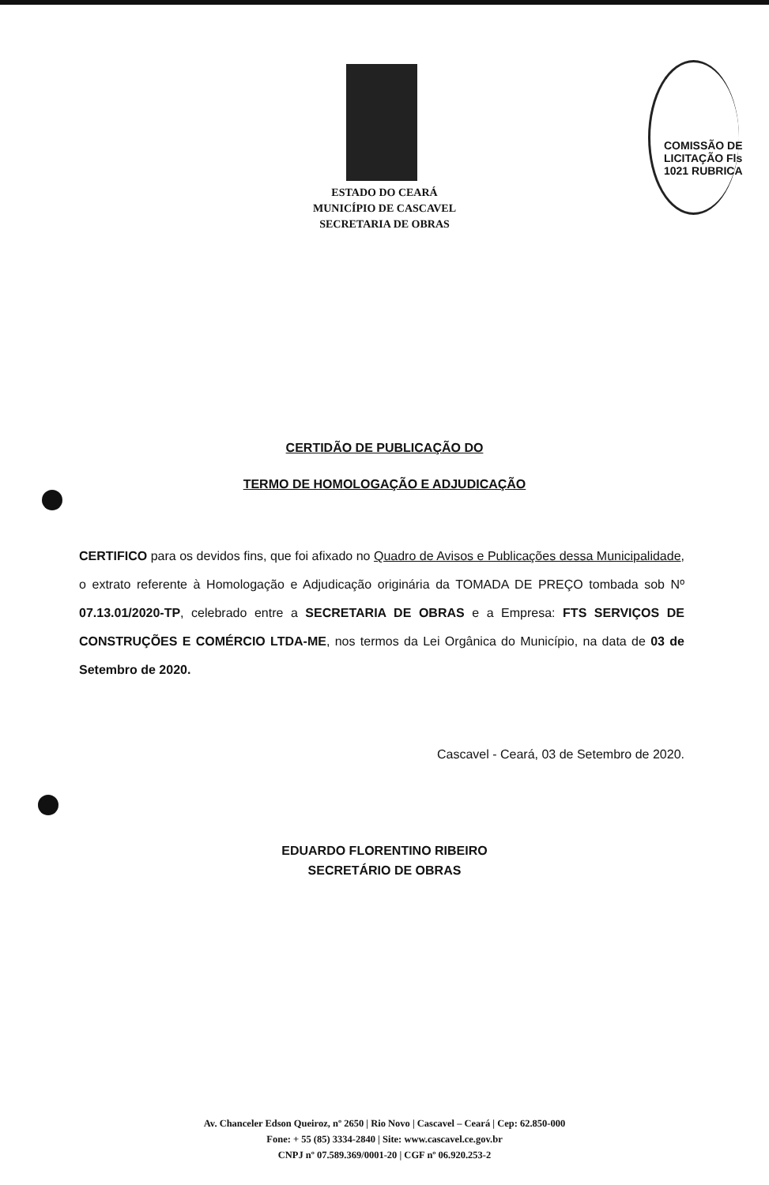COMISSÃO DE LICITAÇÃO Fls 1021 RUBRICA
ESTADO DO CEARÁ
MUNICÍPIO DE CASCAVEL
SECRETARIA DE OBRAS
CERTIDÃO DE PUBLICAÇÃO DO
TERMO DE HOMOLOGAÇÃO E ADJUDICAÇÃO
CERTIFICO para os devidos fins, que foi afixado no Quadro de Avisos e Publicações dessa Municipalidade, o extrato referente à Homologação e Adjudicação originária da TOMADA DE PREÇO tombada sob Nº 07.13.01/2020-TP, celebrado entre a SECRETARIA DE OBRAS e a Empresa: FTS SERVIÇOS DE CONSTRUÇÕES E COMÉRCIO LTDA-ME, nos termos da Lei Orgânica do Município, na data de 03 de Setembro de 2020.
Cascavel - Ceará, 03 de Setembro de 2020.
EDUARDO FLORENTINO RIBEIRO
SECRETÁRIO DE OBRAS
Av. Chanceler Edson Queiroz, nº 2650 | Rio Novo | Cascavel – Ceará | Cep: 62.850-000
Fone: + 55 (85) 3334-2840 | Site: www.cascavel.ce.gov.br
CNPJ nº 07.589.369/0001-20 | CGF nº 06.920.253-2